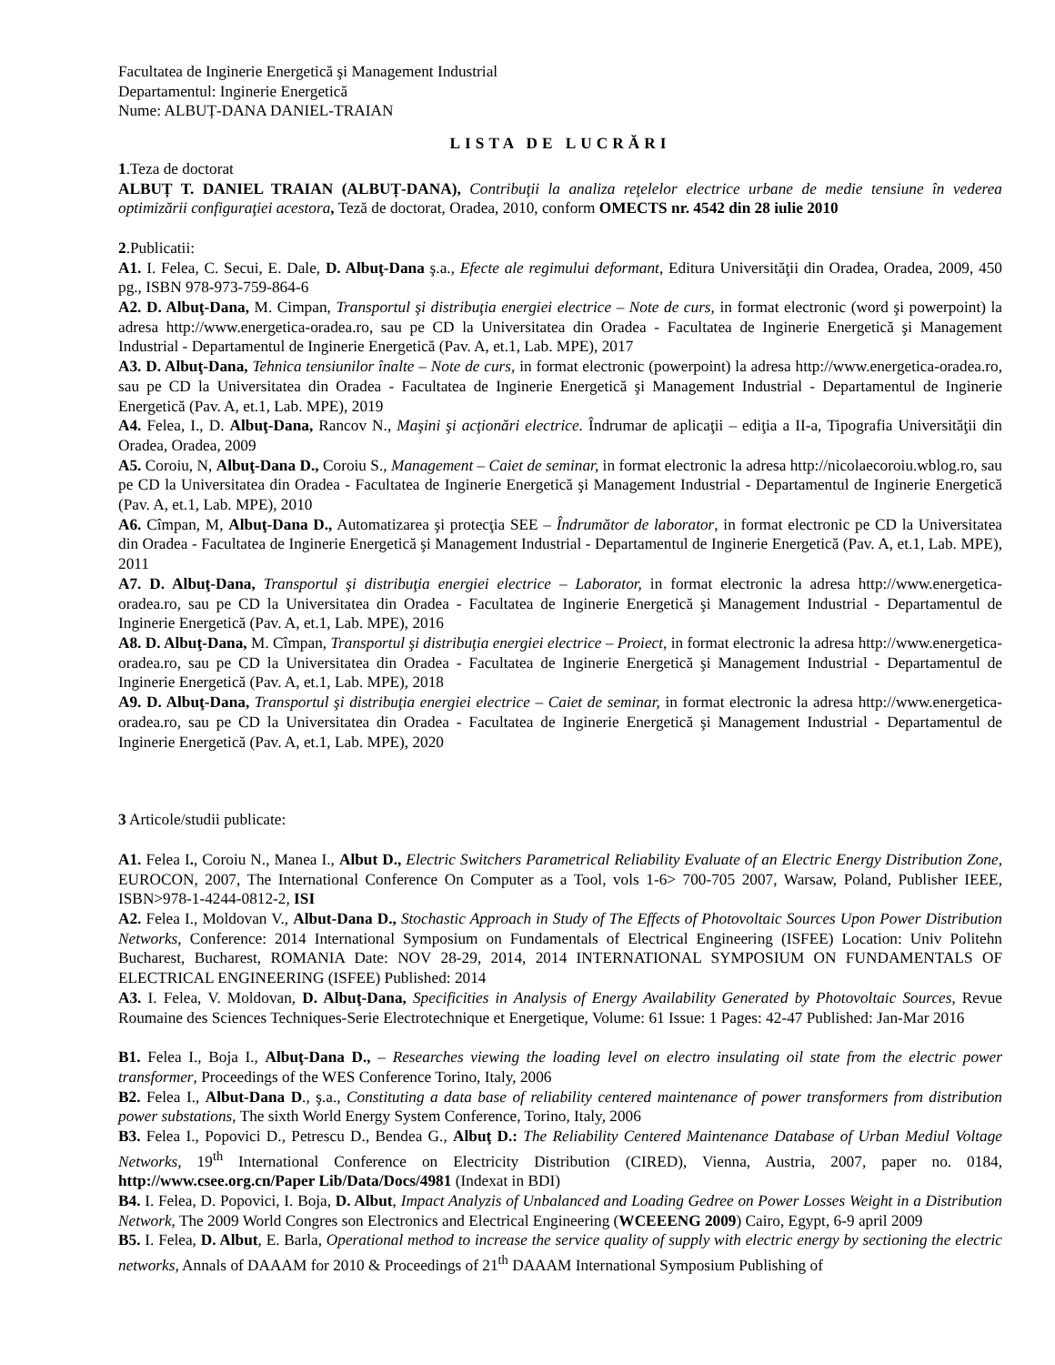Facultatea de Inginerie Energetică şi Management Industrial
Departamentul: Inginerie Energetică
Nume: ALBUȚ-DANA DANIEL-TRAIAN
LISTA DE LUCRĂRI
1.Teza de doctorat
ALBUȚ T. DANIEL TRAIAN (ALBUȚ-DANA), Contribuţii la analiza reţelelor electrice urbane de medie tensiune în vederea optimizării configuraţiei acestora, Teză de doctorat, Oradea, 2010, conform OMECTS nr. 4542 din 28 iulie 2010
2.Publicatii:
A1. I. Felea, C. Secui, E. Dale, D. Albuţ-Dana ş.a., Efecte ale regimului deformant, Editura Universităţii din Oradea, Oradea, 2009, 450 pg., ISBN 978-973-759-864-6
A2. D. Albuţ-Dana, M. Cimpan, Transportul şi distribuţia energiei electrice – Note de curs, in format electronic (word şi powerpoint) la adresa http://www.energetica-oradea.ro, sau pe CD la Universitatea din Oradea - Facultatea de Inginerie Energetică şi Management Industrial - Departamentul de Inginerie Energetică (Pav. A, et.1, Lab. MPE), 2017
A3. D. Albuţ-Dana, Tehnica tensiunilor înalte – Note de curs, in format electronic (powerpoint) la adresa http://www.energetica-oradea.ro, sau pe CD la Universitatea din Oradea - Facultatea de Inginerie Energetică şi Management Industrial - Departamentul de Inginerie Energetică (Pav. A, et.1, Lab. MPE), 2019
A4. Felea, I., D. Albuţ-Dana, Rancov N., Maşini şi acţionări electrice. Îndrumar de aplicaţii – ediţia a II-a, Tipografia Universităţii din Oradea, Oradea, 2009
A5. Coroiu, N, Albuţ-Dana D., Coroiu S., Management – Caiet de seminar, in format electronic la adresa http://nicolaecoroiu.wblog.ro, sau pe CD la Universitatea din Oradea - Facultatea de Inginerie Energetică şi Management Industrial - Departamentul de Inginerie Energetică (Pav. A, et.1, Lab. MPE), 2010
A6. Cîmpan, M, Albuţ-Dana D., Automatizarea şi protecţia SEE – Îndrumător de laborator, in format electronic pe CD la Universitatea din Oradea - Facultatea de Inginerie Energetică şi Management Industrial - Departamentul de Inginerie Energetică (Pav. A, et.1, Lab. MPE), 2011
A7. D. Albuţ-Dana, Transportul şi distribuţia energiei electrice – Laborator, in format electronic la adresa http://www.energetica-oradea.ro, sau pe CD la Universitatea din Oradea - Facultatea de Inginerie Energetică şi Management Industrial - Departamentul de Inginerie Energetică (Pav. A, et.1, Lab. MPE), 2016
A8. D. Albuţ-Dana, M. Cîmpan, Transportul şi distribuţia energiei electrice – Proiect, in format electronic la adresa http://www.energetica-oradea.ro, sau pe CD la Universitatea din Oradea - Facultatea de Inginerie Energetică şi Management Industrial - Departamentul de Inginerie Energetică (Pav. A, et.1, Lab. MPE), 2018
A9. D. Albuţ-Dana, Transportul şi distribuţia energiei electrice – Caiet de seminar, in format electronic la adresa http://www.energetica-oradea.ro, sau pe CD la Universitatea din Oradea - Facultatea de Inginerie Energetică şi Management Industrial - Departamentul de Inginerie Energetică (Pav. A, et.1, Lab. MPE), 2020
3 Articole/studii publicate:
A1. Felea I., Coroiu N., Manea I., Albut D., Electric Switchers Parametrical Reliability Evaluate of an Electric Energy Distribution Zone, EUROCON, 2007, The International Conference On Computer as a Tool, vols 1-6> 700-705 2007, Warsaw, Poland, Publisher IEEE, ISBN>978-1-4244-0812-2, ISI
A2. Felea I., Moldovan V., Albut-Dana D., Stochastic Approach in Study of The Effects of Photovoltaic Sources Upon Power Distribution Networks, Conference: 2014 International Symposium on Fundamentals of Electrical Engineering (ISFEE) Location: Univ Politehn Bucharest, Bucharest, ROMANIA Date: NOV 28-29, 2014, 2014 INTERNATIONAL SYMPOSIUM ON FUNDAMENTALS OF ELECTRICAL ENGINEERING (ISFEE) Published: 2014
A3. I. Felea, V. Moldovan, D. Albuţ-Dana, Specificities in Analysis of Energy Availability Generated by Photovoltaic Sources, Revue Roumaine des Sciences Techniques-Serie Electrotechnique et Energetique, Volume: 61 Issue: 1 Pages: 42-47 Published: Jan-Mar 2016
B1. Felea I., Boja I., Albuţ-Dana D., – Researches viewing the loading level on electro insulating oil state from the electric power transformer, Proceedings of the WES Conference Torino, Italy, 2006
B2. Felea I., Albut-Dana D., ş.a., Constituting a data base of reliability centered maintenance of power transformers from distribution power substations, The sixth World Energy System Conference, Torino, Italy, 2006
B3. Felea I., Popovici D., Petrescu D., Bendea G., Albuţ D.: The Reliability Centered Maintenance Database of Urban Mediul Voltage Networks, 19<sup>th</sup> International Conference on Electricity Distribution (CIRED), Vienna, Austria, 2007, paper no. 0184, http://www.csee.org.cn/Paper Lib/Data/Docs/4981 (Indexat in BDI)
B4. I. Felea, D. Popovici, I. Boja, D. Albut, Impact Analyzis of Unbalanced and Loading Gedree on Power Losses Weight in a Distribution Network, The 2009 World Congres son Electronics and Electrical Engineering (WCEEENG 2009) Cairo, Egypt, 6-9 april 2009
B5. I. Felea, D. Albut, E. Barla, Operational method to increase the service quality of supply with electric energy by sectioning the electric networks, Annals of DAAAM for 2010 & Proceedings of 21<sup>th</sup> DAAAM International Symposium Publishing of